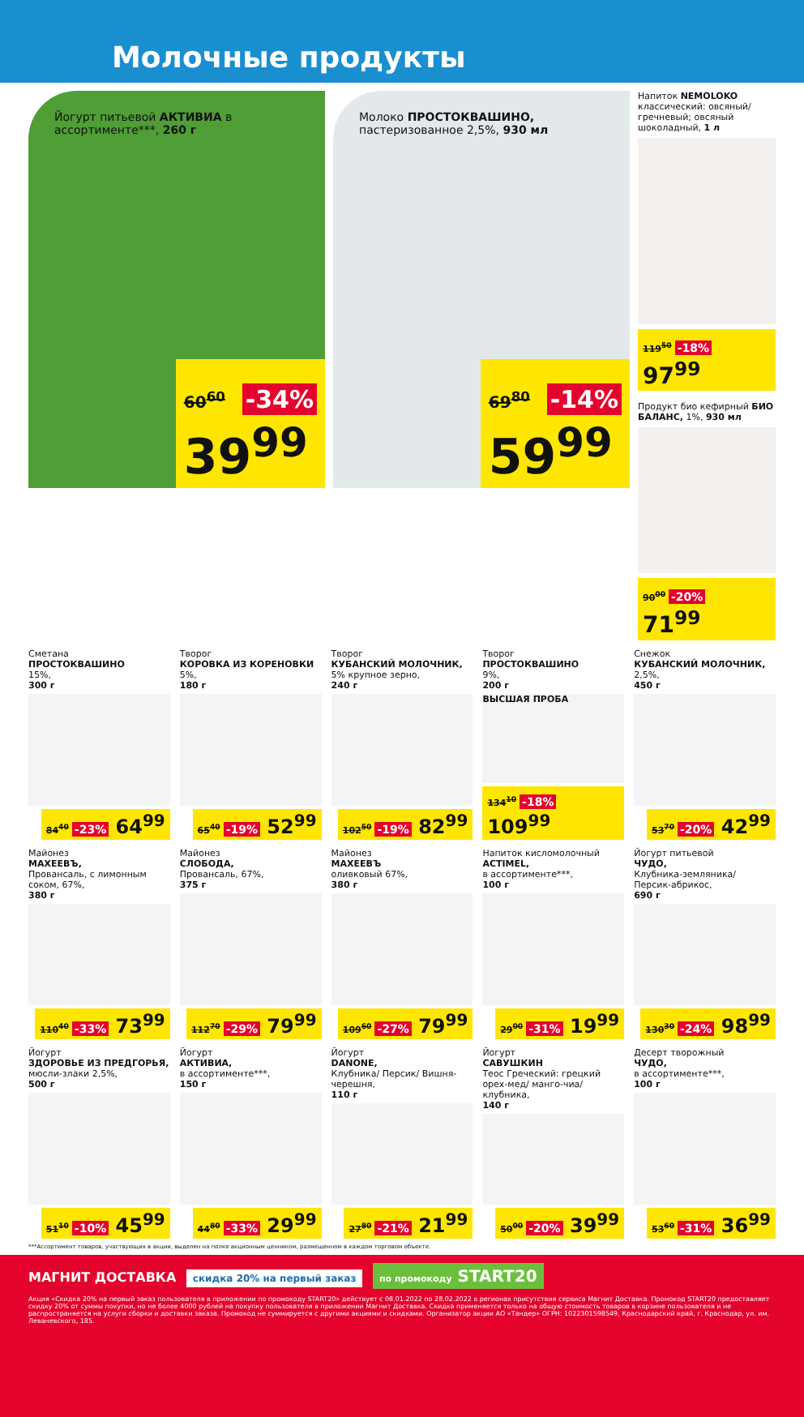Молочные продукты
Йогурт питьевой АКТИВИА в ассортименте***, 260 г
60<sup>60</sup> -34%
39<sup>99</sup>
Молоко ПРОСТОКВАШИНО, пастеризованное 2,5%, 930 мл
69<sup>80</sup> -14%
59<sup>99</sup>
Напиток NEMOLOKO классический: овсяный/ гречневый; овсяный шоколадный, 1 л
119<sup>50</sup> -18% 97<sup>99</sup>
Продукт био кефирный БИО БАЛАНС, 1%, 930 мл
90<sup>00</sup> -20% 71<sup>99</sup>
Сметана
ПРОСТОКВАШИНО
15%,
300 г
84<sup>40</sup> -23% 64<sup>99</sup>
Творог
КОРОВКА ИЗ КОРЕНОВКИ
5%,
180 г
65<sup>40</sup> -19% 52<sup>99</sup>
Творог
КУБАНСКИЙ МОЛОЧНИК,
5% крупное зерно,
240 г
102<sup>50</sup> -19% 82<sup>99</sup>
Творог
ПРОСТОКВАШИНО
9%,
200 г
ВЫСШАЯ ПРОБА
134<sup>10</sup> -18% 109<sup>99</sup>
Снежок
КУБАНСКИЙ МОЛОЧНИК,
2,5%,
450 г
53<sup>70</sup> -20% 42<sup>99</sup>
Майонез
МАХЕЕВЪ,
Провансаль, с лимонным соком, 67%,
380 г
110<sup>40</sup> -33% 73<sup>99</sup>
Майонез
СЛОБОДА,
Провансаль, 67%,
375 г
112<sup>70</sup> -29% 79<sup>99</sup>
Майонез
МАХЕЕВЪ
оливковый 67%,
380 г
109<sup>60</sup> -27% 79<sup>99</sup>
Напиток кисломолочный
ACTIMEL,
в ассортименте***,
100 г
29<sup>00</sup> -31% 19<sup>99</sup>
Йогурт питьевой
ЧУДО,
Клубника-земляника/ Персик-абрикос,
690 г
130<sup>30</sup> -24% 98<sup>99</sup>
Йогурт
ЗДОРОВЬЕ ИЗ ПРЕДГОРЬЯ,
мюсли-злаки 2,5%,
500 г
51<sup>10</sup> -10% 45<sup>99</sup>
Йогурт
АКТИВИА,
в ассортименте***,
150 г
44<sup>80</sup> -33% 29<sup>99</sup>
Йогурт
DANONE,
Клубника/ Персик/ Вишня-черешня,
110 г
27<sup>80</sup> -21% 21<sup>99</sup>
Йогурт
САВУШКИН
Теос Греческий: грецкий орех-мед/ манго-чиа/ клубника,
140 г
50<sup>00</sup> -20% 39<sup>99</sup>
Десерт творожный
ЧУДО,
в ассортименте***,
100 г
53<sup>60</sup> -31% 36<sup>99</sup>
***Ассортимент товаров, участвующих в акции, выделен на полке акционным ценником, размещенном в каждом торговом объекте.
МАГНИТ ДОСТАВКА скидка 20% на первый заказ по промокоду START20
Акция «Скидка 20% на первый заказ пользователя в приложении по промокоду START20» действует с 08.01.2022 по 28.02.2022 в регионах присутствия сервиса Магнит Доставка. Промокод START20 предоставляет скидку 20% от суммы покупки, но не более 4000 рублей на покупку пользователя в приложении Магнит Доставка. Скидка применяется только на общую стоимость товаров в корзине пользователя и не распространяется на услуги сборки и доставки заказа. Промокод не суммируется с другими акциями и скидками. Организатор акции АО «Тандер» ОГРН: 1022301598549, Краснодарский край, г. Краснодар, ул. им. Леваневского, 185.